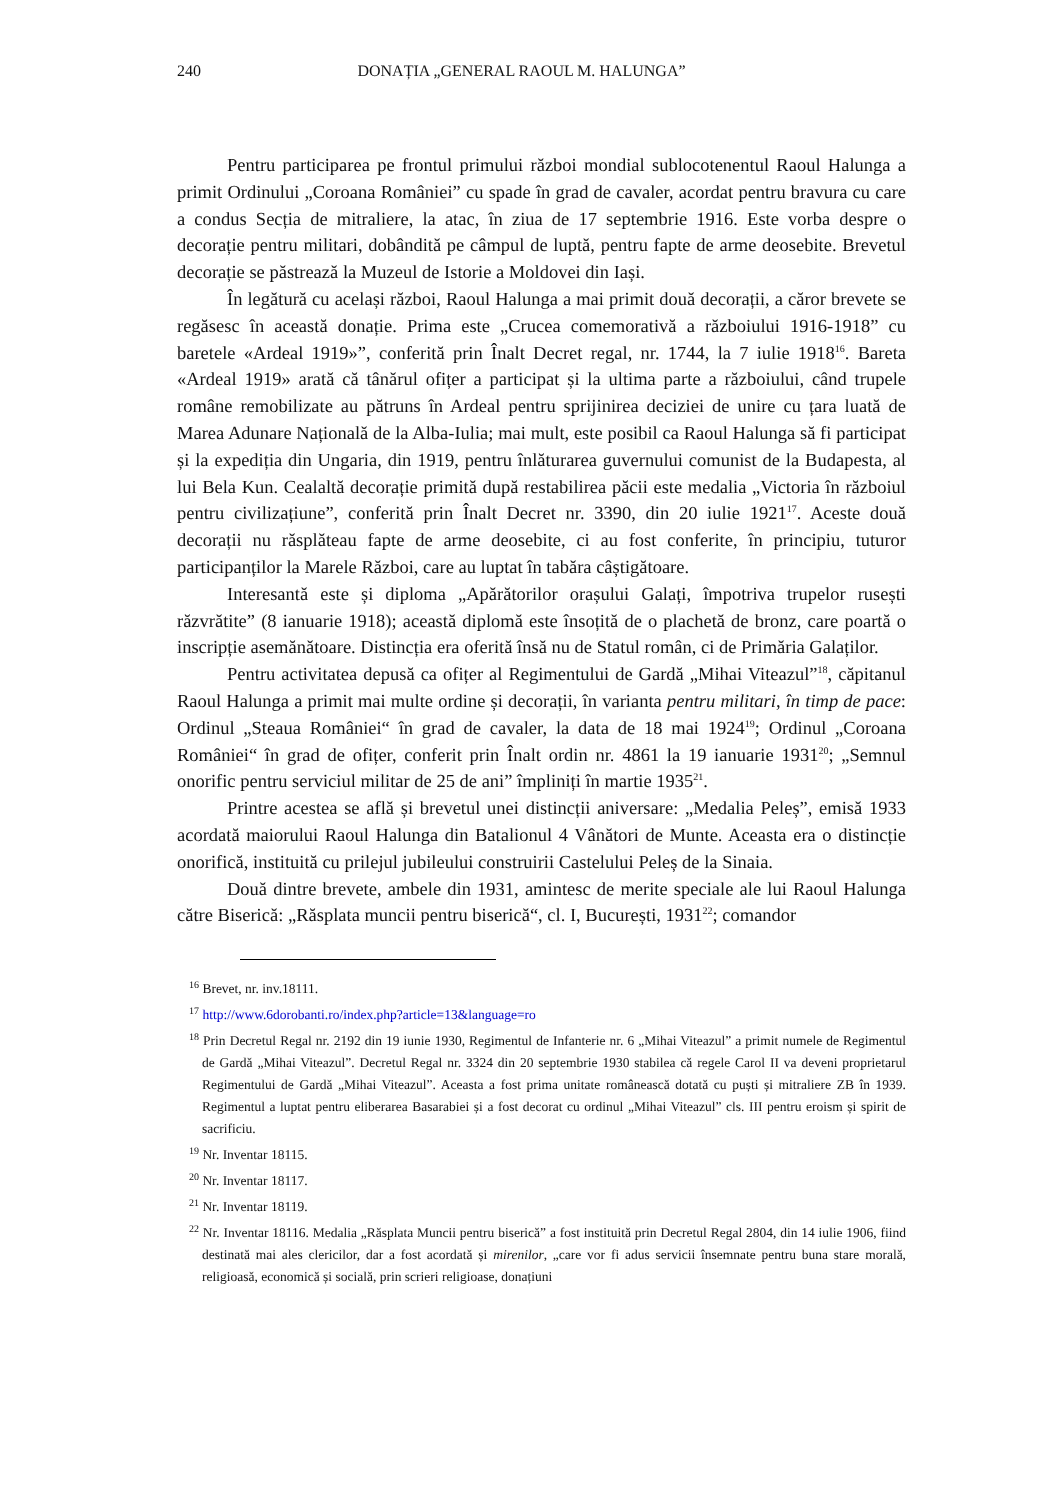240 DONAȚIA „GENERAL RAOUL M. HALUNGA”
Pentru participarea pe frontul primului război mondial sublocotenentul Raoul Halunga a primit Ordinului „Coroana României” cu spade în grad de cavaler, acordat pentru bravura cu care a condus Secția de mitraliere, la atac, în ziua de 17 septembrie 1916. Este vorba despre o decorație pentru militari, dobândită pe câmpul de luptă, pentru fapte de arme deosebite. Brevetul decorație se păstrează la Muzeul de Istorie a Moldovei din Iași.
În legătură cu același război, Raoul Halunga a mai primit două decorații, a căror brevete se regăsesc în această donație. Prima este „Crucea comemorativă a războiului 1916-1918” cu baretele «Ardeal 1919»”, conferită prin Înalt Decret regal, nr. 1744, la 7 iulie 1918<sup>16</sup>. Bareta «Ardeal 1919» arată că tânărul ofițer a participat și la ultima parte a războiului, când trupele române remobilizate au pătruns în Ardeal pentru sprijinirea deciziei de unire cu țara luată de Marea Adunare Națională de la Alba-Iulia; mai mult, este posibil ca Raoul Halunga să fi participat și la expediția din Ungaria, din 1919, pentru înlăturarea guvernului comunist de la Budapesta, al lui Bela Kun. Cealaltă decorație primită după restabilirea păcii este medalia „Victoria în războiul pentru civilizațiune”, conferită prin Înalt Decret nr. 3390, din 20 iulie 1921<sup>17</sup>. Aceste două decorații nu răsplăteau fapte de arme deosebite, ci au fost conferite, în principiu, tuturor participanților la Marele Război, care au luptat în tabăra câștigătoare.
Interesantă este și diploma „Apărătorilor orașului Galați, împotriva trupelor rusești răzvrătite” (8 ianuarie 1918); această diplomă este însoțită de o plachetă de bronz, care poartă o inscripție asemănătoare. Distincția era oferită însă nu de Statul român, ci de Primăria Galaților.
Pentru activitatea depusă ca ofițer al Regimentului de Gardă „Mihai Viteazul”<sup>18</sup>, căpitanul Raoul Halunga a primit mai multe ordine și decorații, în varianta pentru militari, în timp de pace: Ordinul „Steaua României“ în grad de cavaler, la data de 18 mai 1924<sup>19</sup>; Ordinul „Coroana României“ în grad de ofițer, conferit prin Înalt ordin nr. 4861 la 19 ianuarie 1931<sup>20</sup>; „Semnul onorific pentru serviciul militar de 25 de ani” împliniți în martie 1935<sup>21</sup>.
Printre acestea se află și brevetul unei distincții aniversare: „Medalia Peleș”, emisă 1933 acordată maiorului Raoul Halunga din Batalionul 4 Vânători de Munte. Aceasta era o distincție onorifică, instituită cu prilejul jubileului construirii Castelului Peleș de la Sinaia.
Două dintre brevete, ambele din 1931, amintesc de merite speciale ale lui Raoul Halunga către Biserică: „Răsplata muncii pentru biserică“, cl. I, București, 1931<sup>22</sup>; comandor
<sup>16</sup> Brevet, nr. inv.18111.
<sup>17</sup> http://www.6dorobanti.ro/index.php?article=13&language=ro
<sup>18</sup> Prin Decretul Regal nr. 2192 din 19 iunie 1930, Regimentul de Infanterie nr. 6 „Mihai Viteazul” a primit numele de Regimentul de Gardă „Mihai Viteazul”. Decretul Regal nr. 3324 din 20 septembrie 1930 stabilea că regele Carol II va deveni proprietarul Regimentului de Gardă „Mihai Viteazul”. Aceasta a fost prima unitate românească dotată cu puști și mitraliere ZB în 1939. Regimentul a luptat pentru eliberarea Basarabiei și a fost decorat cu ordinul „Mihai Viteazul” cls. III pentru eroism și spirit de sacrificiu.
<sup>19</sup> Nr. Inventar 18115.
<sup>20</sup> Nr. Inventar 18117.
<sup>21</sup> Nr. Inventar 18119.
<sup>22</sup> Nr. Inventar 18116. Medalia „Răsplata Muncii pentru biserică” a fost instituită prin Decretul Regal 2804, din 14 iulie 1906, fiind destinată mai ales clericilor, dar a fost acordată și mirenilor, „care vor fi adus servicii însemnate pentru buna stare morală, religioasă, economică și socială, prin scrieri religioase, donațiuni